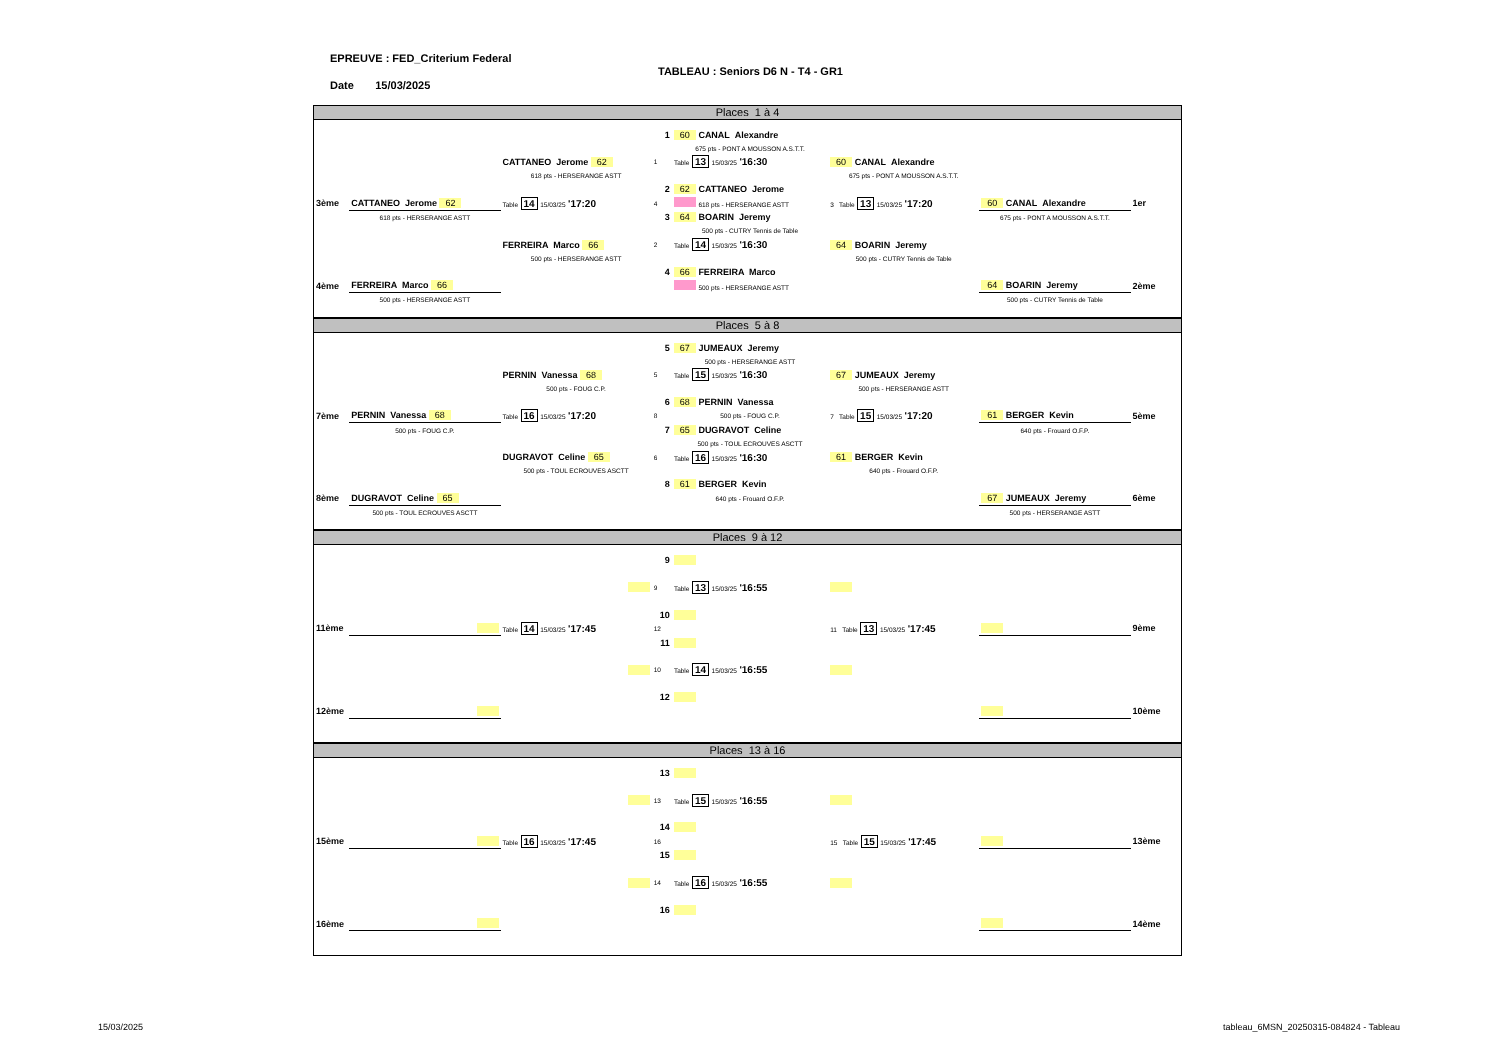EPREUVE : FED_Criterium Federal
TABLEAU : Seniors D6 N - T4 - GR1
Date 15/03/2025
Places 1 à 4
| | | | 1 | 60 CANAL Alexandre | | | |
| | | | | 675 pts - PONT A MOUSSON A.S.T.T. | | | |
| | | CATTANEO Jerome 62 | 1 | Table 13 15/03/25 '16:30 | 60 CANAL Alexandre | | |
| | | 618 pts - HERSERANGE ASTT | | | 675 pts - PONT A MOUSSON A.S.T.T. | | |
| | | | 2 | 62 CATTANEO Jerome | | | |
| 3ème | CATTANEO Jerome 62 | Table 14 15/03/25 '17:20 | 4 | 618 pts - HERSERANGE ASTT | 3 Table 13 15/03/25 '17:20 | 60 CANAL Alexandre | 1er |
| | 618 pts - HERSERANGE ASTT | | 3 | 64 BOARIN Jeremy | | 675 pts - PONT A MOUSSON A.S.T.T. | |
| | | | | 500 pts - CUTRY Tennis de Table | | | |
| | | FERREIRA Marco 66 | 2 | Table 14 15/03/25 '16:30 | 64 BOARIN Jeremy | | |
| | | 500 pts - HERSERANGE ASTT | | | 500 pts - CUTRY Tennis de Table | | |
| | | | 4 | 66 FERREIRA Marco | | | |
| 4ème | FERREIRA Marco 66 | | | 500 pts - HERSERANGE ASTT | | 64 BOARIN Jeremy | 2ème |
| | 500 pts - HERSERANGE ASTT | | | | | 500 pts - CUTRY Tennis de Table | |
Places 5 à 8
| | | | 5 | 67 JUMEAUX Jeremy | | | |
| | | | | 500 pts - HERSERANGE ASTT | | | |
| | | PERNIN Vanessa 68 | 5 | Table 15 15/03/25 '16:30 | 67 JUMEAUX Jeremy | | |
| | | 500 pts - FOUG C.P. | | | 500 pts - HERSERANGE ASTT | | |
| | | | 6 | 68 PERNIN Vanessa | | | |
| 7ème | PERNIN Vanessa 68 | Table 16 15/03/25 '17:20 | 8 | 500 pts - FOUG C.P. | 7 Table 15 15/03/25 '17:20 | 61 BERGER Kevin | 5ème |
| | 500 pts - FOUG C.P. | | 7 | 65 DUGRAVOT Celine | | 640 pts - Frouard O.F.P. | |
| | | | | 500 pts - TOUL ECROUVES ASCTT | | | |
| | | DUGRAVOT Celine 65 | 6 | Table 16 15/03/25 '16:30 | 61 BERGER Kevin | | |
| | | 500 pts - TOUL ECROUVES ASCTT | | | 640 pts - Frouard O.F.P. | | |
| | | | 8 | 61 BERGER Kevin | | | |
| 8ème | DUGRAVOT Celine 65 | | | 640 pts - Frouard O.F.P. | | 67 JUMEAUX Jeremy | 6ème |
| | 500 pts - TOUL ECROUVES ASCTT | | | | | 500 pts - HERSERANGE ASTT | |
Places 9 à 12
| | | | 9 | | | | |
| | | | 9 | Table 13 15/03/25 '16:55 | | | |
| | | | 10 | | | | |
| 11ème | | Table 14 15/03/25 '17:45 | 12 | | 11 Table 13 15/03/25 '17:45 | | 9ème |
| | | | 11 | | | | |
| | | | 10 | Table 14 15/03/25 '16:55 | | | |
| | | | 12 | | | | |
| 12ème | | | | | | | 10ème |
Places 13 à 16
| | | | 13 | | | | |
| | | | 13 | Table 15 15/03/25 '16:55 | | | |
| | | | 14 | | | | |
| 15ème | | Table 16 15/03/25 '17:45 | 16 | | 15 Table 15 15/03/25 '17:45 | | 13ème |
| | | | 15 | | | | |
| | | | 14 | Table 16 15/03/25 '16:55 | | | |
| | | | 16 | | | | |
| 16ème | | | | | | | 14ème |
15/03/2025
tableau_6MSN_20250315-084824 - Tableau